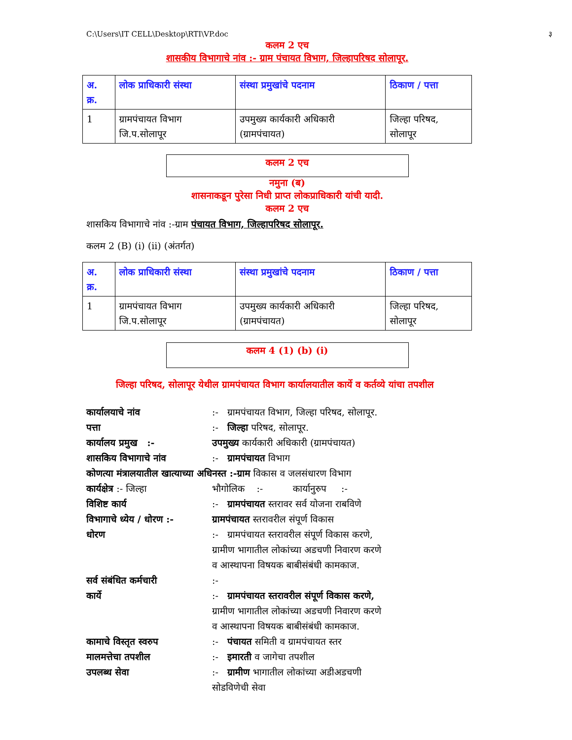C:\Users\IT CELL\Desktop\RTI\VP.doc ३
कलम 2 एच
शासकीय विभागाचे नांव :- ग्राम पंचायत विभाग, जिल्हापरिषद सोलापूर.
| अ. क्र. | लोक प्राधिकारी संस्था | संस्था प्रमुखांचे पदनाम | ठिकाण / पत्ता |
| --- | --- | --- | --- |
| 1 | ग्रामपंचायत विभाग जि.प.सोलापूर | उपमुख्य कार्यकारी अधिकारी (ग्रामपंचायत) | जिल्हा परिषद, सोलापूर |
कलम 2 एच
नमुना (ब)
शासनाकडून पुरेसा निधी प्राप्त लोकप्राधिकारी यांची यादी.
कलम 2 एच
शासकिय विभागाचे नांव :-ग्राम पंचायत विभाग, जिल्हापरिषद सोलापूर.
कलम 2 (B) (i) (ii) (अंतर्गत)
| अ. क्र. | लोक प्राधिकारी संस्था | संस्था प्रमुखांचे पदनाम | ठिकाण / पत्ता |
| --- | --- | --- | --- |
| 1 | ग्रामपंचायत विभाग जि.प.सोलापूर | उपमुख्य कार्यकारी अधिकारी (ग्रामपंचायत) | जिल्हा परिषद, सोलापूर |
कलम 4 (1) (b) (i)
जिल्हा परिषद, सोलापूर येथील ग्रामपंचायत विभाग कार्यालयातील कार्ये व कर्तव्ये यांचा तपशील
कार्यालयाचे नांव:- ग्रामपंचायत विभाग, जिल्हा परिषद, सोलापूर.
पत्ता:- जिल्हा परिषद, सोलापूर.
कार्यालय प्रमुख :- उपमुख्य कार्यकारी अधिकारी (ग्रामपंचायत)
शासकिय विभागाचे नांव:- ग्रामपंचायत विभाग
कोणत्या मंत्रालयातील खात्याच्या अधिनस्त :-ग्राम विकास व जलसंधारण विभाग
कार्यक्षेत्र :- जिल्हा भौगोलिक :- कार्यानुरुप :-
विशिष्ट कार्य:- ग्रामपंचायत स्तरावर सर्व योजना राबविणे
विभागाचे ध्येय / धोरण :- ग्रामपंचायत स्तरावरील संपूर्ण विकास
धोरण:- ग्रामपंचायत स्तरावरील संपूर्ण विकास करणे,
ग्रामीण भागातील लोकांच्या अडचणी निवारण करणे
व आस्थापना विषयक बाबीसंबंधी कामकाज.
सर्व संबंधित कर्मचारी:-
कार्ये:- ग्रामपंचायत स्तरावरील संपूर्ण विकास करणे,
ग्रामीण भागातील लोकांच्या अडचणी निवारण करणे
व आस्थापना विषयक बाबीसंबंधी कामकाज.
कामाचे विस्तृत स्वरुप:- पंचायत समिती व ग्रामपंचायत स्तर
मालमत्तेचा तपशील:- इमारती व जागेचा तपशील
उपलब्ध सेवा:- ग्रामीण भागातील लोकांच्या अडीअडचणी
सोडविणेची सेवा